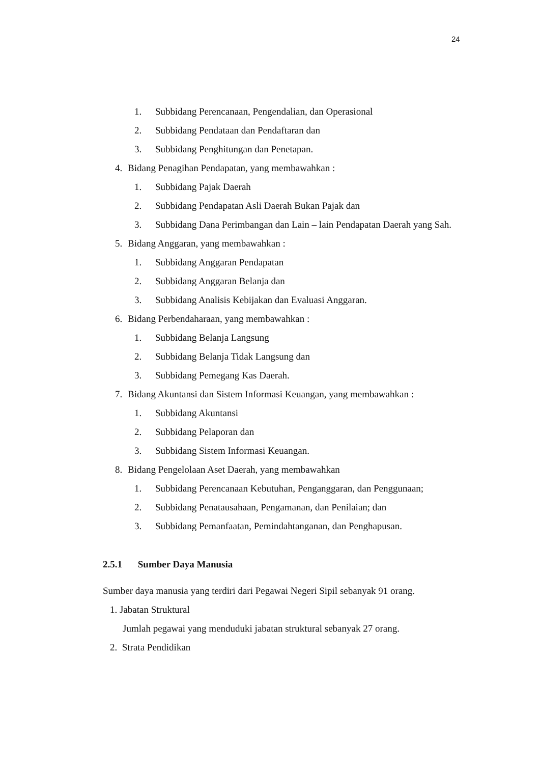24
1. Subbidang Perencanaan, Pengendalian, dan Operasional
2. Subbidang Pendataan dan Pendaftaran dan
3. Subbidang Penghitungan dan Penetapan.
4. Bidang Penagihan Pendapatan, yang membawahkan :
1. Subbidang Pajak Daerah
2. Subbidang Pendapatan Asli Daerah Bukan Pajak dan
3. Subbidang Dana Perimbangan dan Lain – lain Pendapatan Daerah yang Sah.
5. Bidang Anggaran, yang membawahkan :
1. Subbidang Anggaran Pendapatan
2. Subbidang Anggaran Belanja dan
3. Subbidang Analisis Kebijakan dan Evaluasi Anggaran.
6. Bidang Perbendaharaan, yang membawahkan :
1. Subbidang Belanja Langsung
2. Subbidang Belanja Tidak Langsung dan
3. Subbidang Pemegang Kas Daerah.
7. Bidang Akuntansi dan Sistem Informasi Keuangan, yang membawahkan :
1. Subbidang Akuntansi
2. Subbidang Pelaporan dan
3. Subbidang Sistem Informasi Keuangan.
8. Bidang Pengelolaan Aset Daerah, yang membawahkan
1. Subbidang Perencanaan Kebutuhan, Penganggaran, dan Penggunaan;
2. Subbidang Penatausahaan, Pengamanan, dan Penilaian; dan
3. Subbidang Pemanfaatan, Pemindahtanganan, dan Penghapusan.
2.5.1 Sumber Daya Manusia
Sumber daya manusia yang terdiri dari Pegawai Negeri Sipil sebanyak 91 orang.
1. Jabatan Struktural
Jumlah pegawai yang menduduki jabatan struktural sebanyak 27 orang.
2. Strata Pendidikan